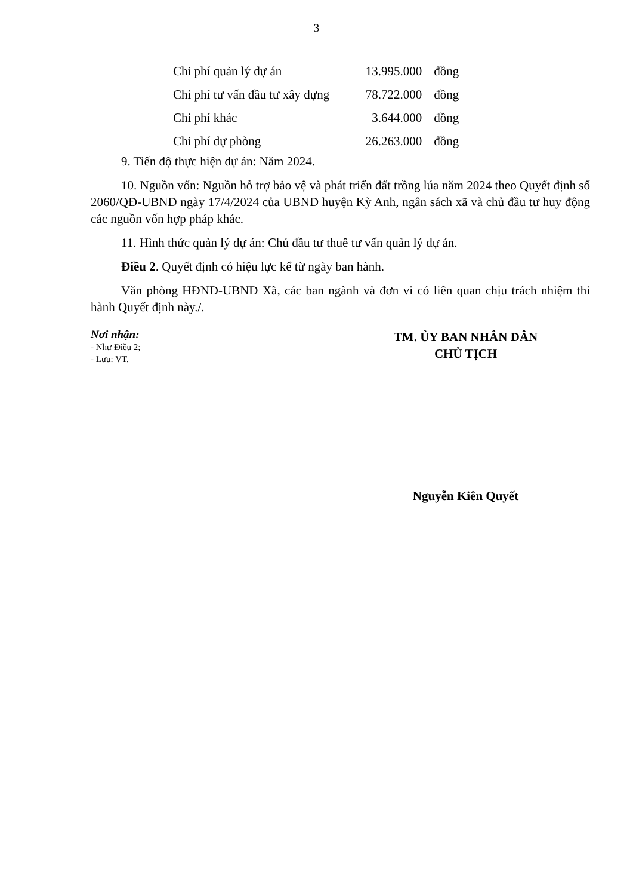3
| Chi phí quản lý dự án | 13.995.000 | đồng |
| Chi phí tư vấn đầu tư xây dựng | 78.722.000 | đồng |
| Chi phí khác | 3.644.000 | đồng |
| Chi phí dự phòng | 26.263.000 | đồng |
9. Tiến độ thực hiện dự án: Năm 2024.
10. Nguồn vốn: Nguồn hỗ trợ bảo vệ và phát triển đất trồng lúa năm 2024 theo Quyết định số 2060/QĐ-UBND ngày 17/4/2024 của UBND huyện Kỳ Anh, ngân sách xã và chủ đầu tư huy động các nguồn vốn hợp pháp khác.
11. Hình thức quản lý dự án: Chủ đầu tư thuê tư vấn quản lý dự án.
Điều 2. Quyết định có hiệu lực kể từ ngày ban hành.
Văn phòng HĐND-UBND Xã, các ban ngành và đơn vi có liên quan chịu trách nhiệm thi hành Quyết định này./.
Nơi nhận:
- Như Điều 2;
- Lưu: VT.
TM. ỦY BAN NHÂN DÂN
CHỦ TỊCH
Nguyễn Kiên Quyết